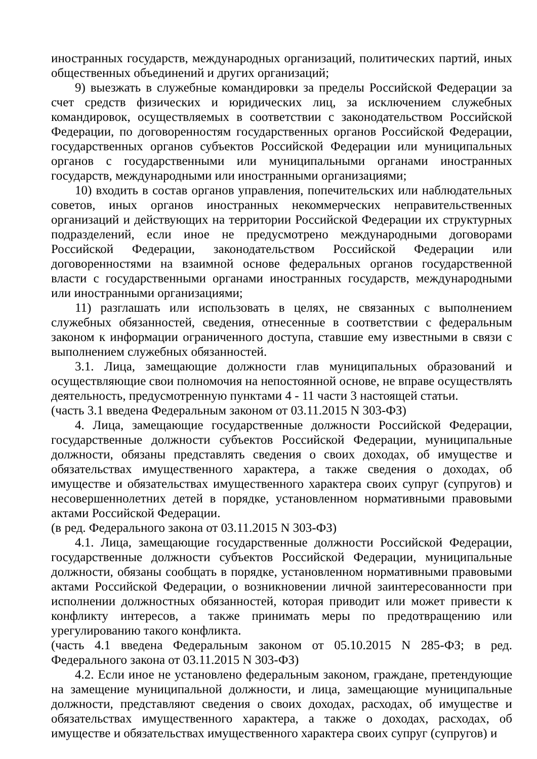иностранных государств, международных организаций, политических партий, иных общественных объединений и других организаций;
9) выезжать в служебные командировки за пределы Российской Федерации за счет средств физических и юридических лиц, за исключением служебных командировок, осуществляемых в соответствии с законодательством Российской Федерации, по договоренностям государственных органов Российской Федерации, государственных органов субъектов Российской Федерации или муниципальных органов с государственными или муниципальными органами иностранных государств, международными или иностранными организациями;
10) входить в состав органов управления, попечительских или наблюдательных советов, иных органов иностранных некоммерческих неправительственных организаций и действующих на территории Российской Федерации их структурных подразделений, если иное не предусмотрено международными договорами Российской Федерации, законодательством Российской Федерации или договоренностями на взаимной основе федеральных органов государственной власти с государственными органами иностранных государств, международными или иностранными организациями;
11) разглашать или использовать в целях, не связанных с выполнением служебных обязанностей, сведения, отнесенные в соответствии с федеральным законом к информации ограниченного доступа, ставшие ему известными в связи с выполнением служебных обязанностей.
3.1. Лица, замещающие должности глав муниципальных образований и осуществляющие свои полномочия на непостоянной основе, не вправе осуществлять деятельность, предусмотренную пунктами 4 - 11 части 3 настоящей статьи.
(часть 3.1 введена Федеральным законом от 03.11.2015 N 303-ФЗ)
4. Лица, замещающие государственные должности Российской Федерации, государственные должности субъектов Российской Федерации, муниципальные должности, обязаны представлять сведения о своих доходах, об имуществе и обязательствах имущественного характера, а также сведения о доходах, об имуществе и обязательствах имущественного характера своих супруг (супругов) и несовершеннолетних детей в порядке, установленном нормативными правовыми актами Российской Федерации.
(в ред. Федерального закона от 03.11.2015 N 303-ФЗ)
4.1. Лица, замещающие государственные должности Российской Федерации, государственные должности субъектов Российской Федерации, муниципальные должности, обязаны сообщать в порядке, установленном нормативными правовыми актами Российской Федерации, о возникновении личной заинтересованности при исполнении должностных обязанностей, которая приводит или может привести к конфликту интересов, а также принимать меры по предотвращению или урегулированию такого конфликта.
(часть 4.1 введена Федеральным законом от 05.10.2015 N 285-ФЗ; в ред. Федерального закона от 03.11.2015 N 303-ФЗ)
4.2. Если иное не установлено федеральным законом, граждане, претендующие на замещение муниципальной должности, и лица, замещающие муниципальные должности, представляют сведения о своих доходах, расходах, об имуществе и обязательствах имущественного характера, а также о доходах, расходах, об имуществе и обязательствах имущественного характера своих супруг (супругов) и